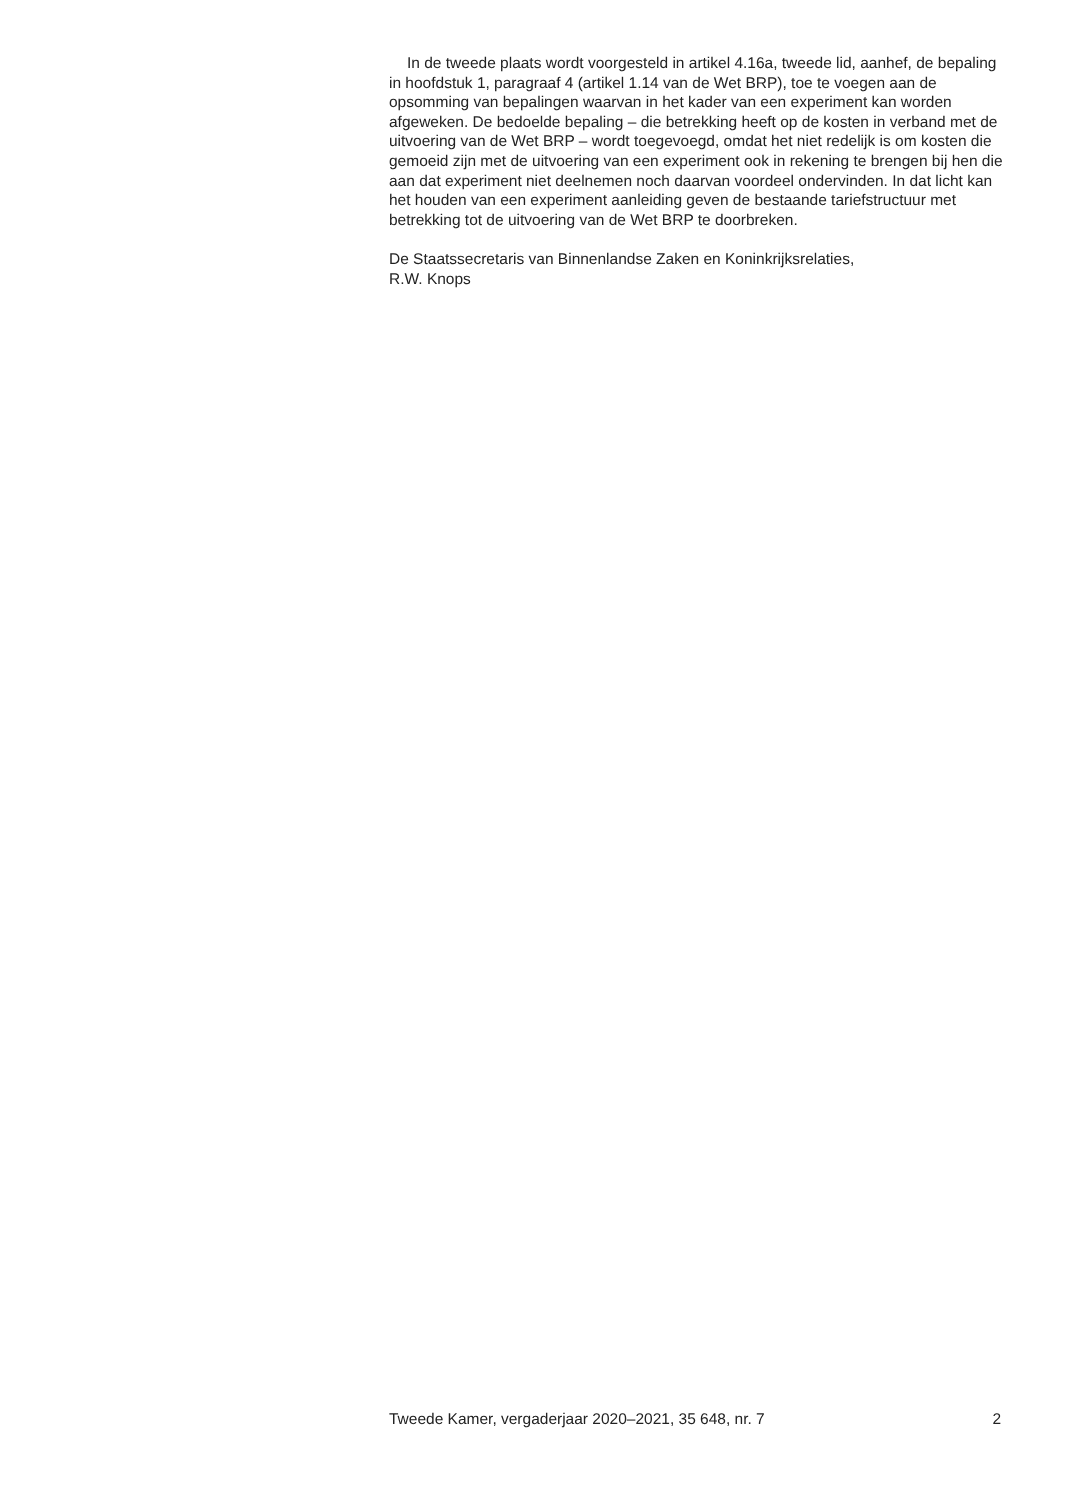In de tweede plaats wordt voorgesteld in artikel 4.16a, tweede lid, aanhef, de bepaling in hoofdstuk 1, paragraaf 4 (artikel 1.14 van de Wet BRP), toe te voegen aan de opsomming van bepalingen waarvan in het kader van een experiment kan worden afgeweken. De bedoelde bepaling – die betrekking heeft op de kosten in verband met de uitvoering van de Wet BRP – wordt toegevoegd, omdat het niet redelijk is om kosten die gemoeid zijn met de uitvoering van een experiment ook in rekening te brengen bij hen die aan dat experiment niet deelnemen noch daarvan voordeel ondervinden. In dat licht kan het houden van een experiment aanleiding geven de bestaande tariefstructuur met betrekking tot de uitvoering van de Wet BRP te doorbreken.
De Staatssecretaris van Binnenlandse Zaken en Koninkrijksrelaties,
R.W. Knops
Tweede Kamer, vergaderjaar 2020–2021, 35 648, nr. 7 2